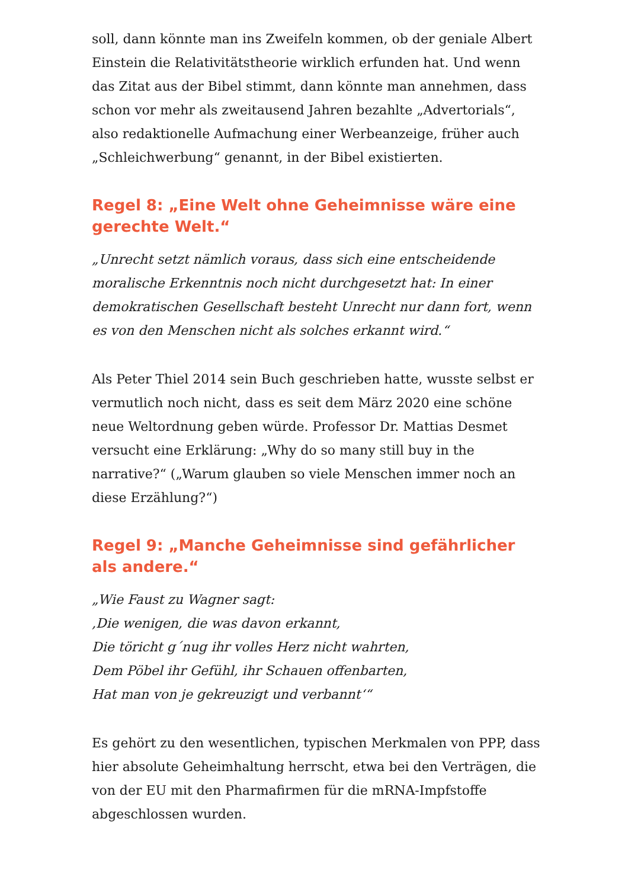soll, dann könnte man ins Zweifeln kommen, ob der geniale Albert Einstein die Relativitätstheorie wirklich erfunden hat. Und wenn das Zitat aus der Bibel stimmt, dann könnte man annehmen, dass schon vor mehr als zweitausend Jahren bezahlte „Advertorials“, also redaktionelle Aufmachung einer Werbeanzeige, früher auch „Schleichwerbung“ genannt, in der Bibel existierten.
Regel 8: „Eine Welt ohne Geheimnisse wäre eine gerechte Welt.“
„Unrecht setzt nämlich voraus, dass sich eine entscheidende moralische Erkenntnis noch nicht durchgesetzt hat: In einer demokratischen Gesellschaft besteht Unrecht nur dann fort, wenn es von den Menschen nicht als solches erkannt wird.“
Als Peter Thiel 2014 sein Buch geschrieben hatte, wusste selbst er vermutlich noch nicht, dass es seit dem März 2020 eine schöne neue Weltordnung geben würde. Professor Dr. Mattias Desmet versucht eine Erklärung: „Why do so many still buy in the narrative?“ („Warum glauben so viele Menschen immer noch an diese Erzählung?“)
Regel 9: „Manche Geheimnisse sind gefährlicher als andere.“
„Wie Faust zu Wagner sagt:
‚Die wenigen, die was davon erkannt,
Die töricht g´nug ihr volles Herz nicht wahrten,
Dem Pöbel ihr Gefühl, ihr Schauen offenbarten,
Hat man von je gekreuzigt und verbannt‘“
Es gehört zu den wesentlichen, typischen Merkmalen von PPP, dass hier absolute Geheimhaltung herrscht, etwa bei den Verträgen, die von der EU mit den Pharmafirmen für die mRNA-Impfstoffe abgeschlossen wurden.